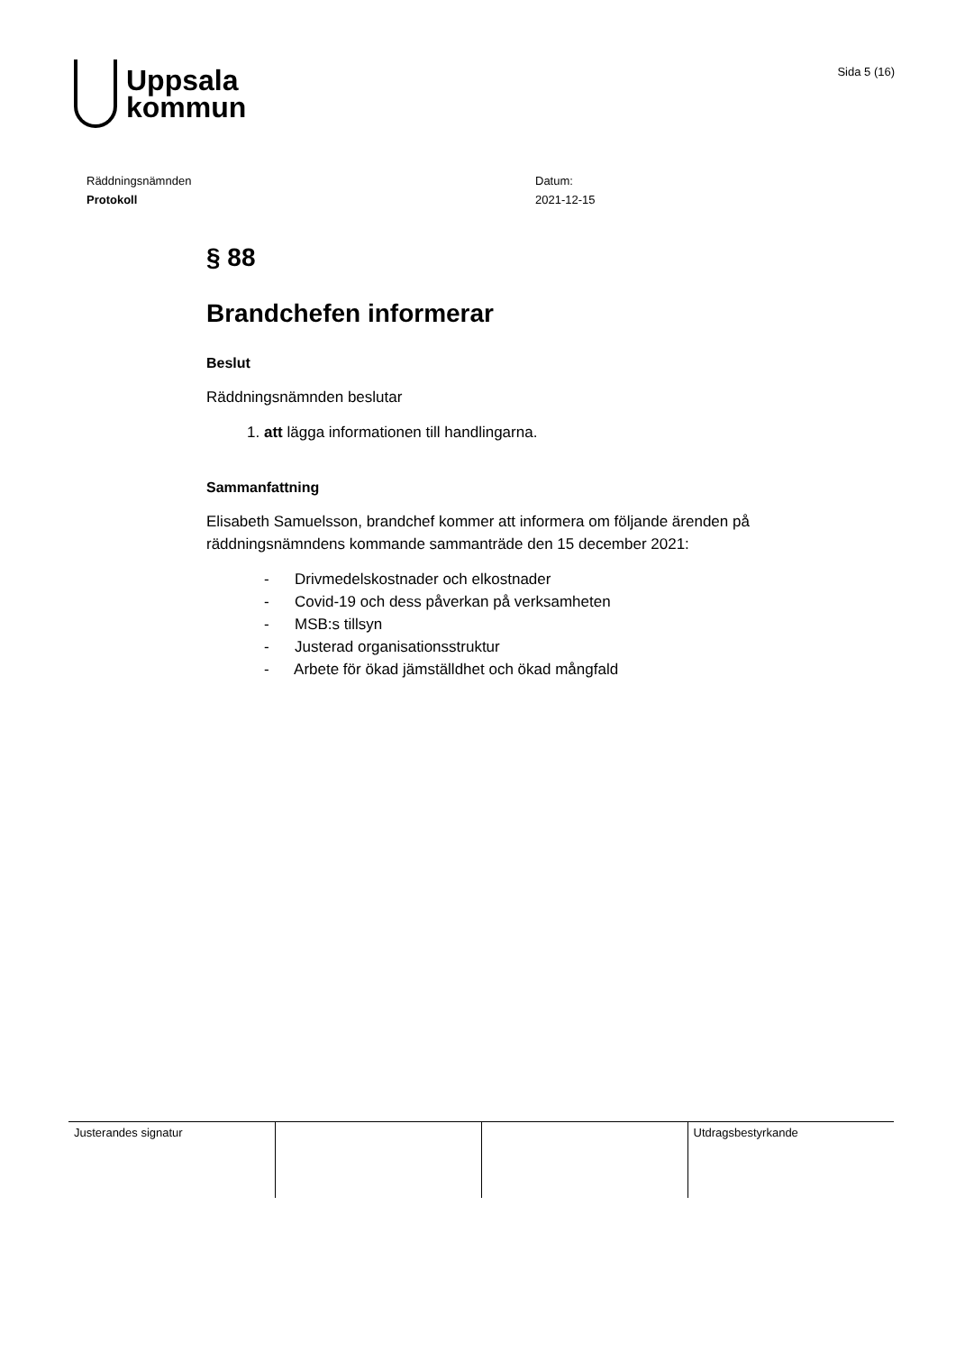Uppsala
kommun
Sida 5 (16)
Räddningsnämnden
Protokoll
Datum:
2021-12-15
§ 88
Brandchefen informerar
Beslut
Räddningsnämnden beslutar
1. att lägga informationen till handlingarna.
Sammanfattning
Elisabeth Samuelsson, brandchef kommer att informera om följande ärenden på räddningsnämndens kommande sammanträde den 15 december 2021:
- Drivmedelskostnader och elkostnader
- Covid-19 och dess påverkan på verksamheten
- MSB:s tillsyn
- Justerad organisationsstruktur
- Arbete för ökad jämställdhet och ökad mångfald
| Justerandes signatur | | | Utdragsbestyrkande |